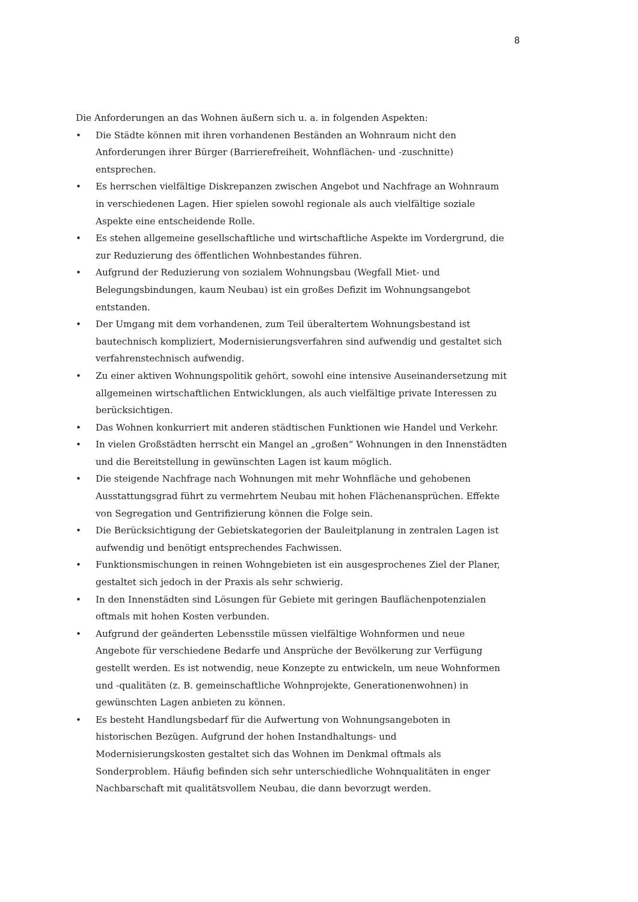8
Die Anforderungen an das Wohnen äußern sich u. a. in folgenden Aspekten:
• Die Städte können mit ihren vorhandenen Beständen an Wohnraum nicht den Anforderungen ihrer Bürger (Barrierefreiheit, Wohnflächen- und -zuschnitte) entsprechen.
• Es herrschen vielfältige Diskrepanzen zwischen Angebot und Nachfrage an Wohnraum in verschiedenen Lagen. Hier spielen sowohl regionale als auch vielfältige soziale Aspekte eine entscheidende Rolle.
• Es stehen allgemeine gesellschaftliche und wirtschaftliche Aspekte im Vordergrund, die zur Reduzierung des öffentlichen Wohnbestandes führen.
• Aufgrund der Reduzierung von sozialem Wohnungsbau (Wegfall Miet- und Belegungsbindungen, kaum Neubau) ist ein großes Defizit im Wohnungsangebot entstanden.
• Der Umgang mit dem vorhandenen, zum Teil überaltertem Wohnungsbestand ist bautechnisch kompliziert, Modernisierungsverfahren sind aufwendig und gestaltet sich verfahrenstechnisch aufwendig.
• Zu einer aktiven Wohnungspolitik gehört, sowohl eine intensive Auseinandersetzung mit allgemeinen wirtschaftlichen Entwicklungen, als auch vielfältige private Interessen zu berücksichtigen.
• Das Wohnen konkurriert mit anderen städtischen Funktionen wie Handel und Verkehr.
• In vielen Großstädten herrscht ein Mangel an „großen“ Wohnungen in den Innenstädten und die Bereitstellung in gewünschten Lagen ist kaum möglich.
• Die steigende Nachfrage nach Wohnungen mit mehr Wohnfläche und gehobenen Ausstattungsgrad führt zu vermehrtem Neubau mit hohen Flächenansprüchen. Effekte von Segregation und Gentrifizierung können die Folge sein.
• Die Berücksichtigung der Gebietskategorien der Bauleitplanung in zentralen Lagen ist aufwendig und benötigt entsprechendes Fachwissen.
• Funktionsmischungen in reinen Wohngebieten ist ein ausgesprochenes Ziel der Planer, gestaltet sich jedoch in der Praxis als sehr schwierig.
• In den Innenstädten sind Lösungen für Gebiete mit geringen Bauflächenpotenzialen oftmals mit hohen Kosten verbunden.
• Aufgrund der geänderten Lebensstile müssen vielfältige Wohnformen und neue Angebote für verschiedene Bedarfe und Ansprüche der Bevölkerung zur Verfügung gestellt werden. Es ist notwendig, neue Konzepte zu entwickeln, um neue Wohnformen und -qualitäten (z. B. gemeinschaftliche Wohnprojekte, Generationenwohnen) in gewünschten Lagen anbieten zu können.
• Es besteht Handlungsbedarf für die Aufwertung von Wohnungsangeboten in historischen Bezügen. Aufgrund der hohen Instandhaltungs- und Modernisierungskosten gestaltet sich das Wohnen im Denkmal oftmals als Sonderproblem. Häufig befinden sich sehr unterschiedliche Wohnqualitäten in enger Nachbarschaft mit qualitätsvollem Neubau, die dann bevorzugt werden.